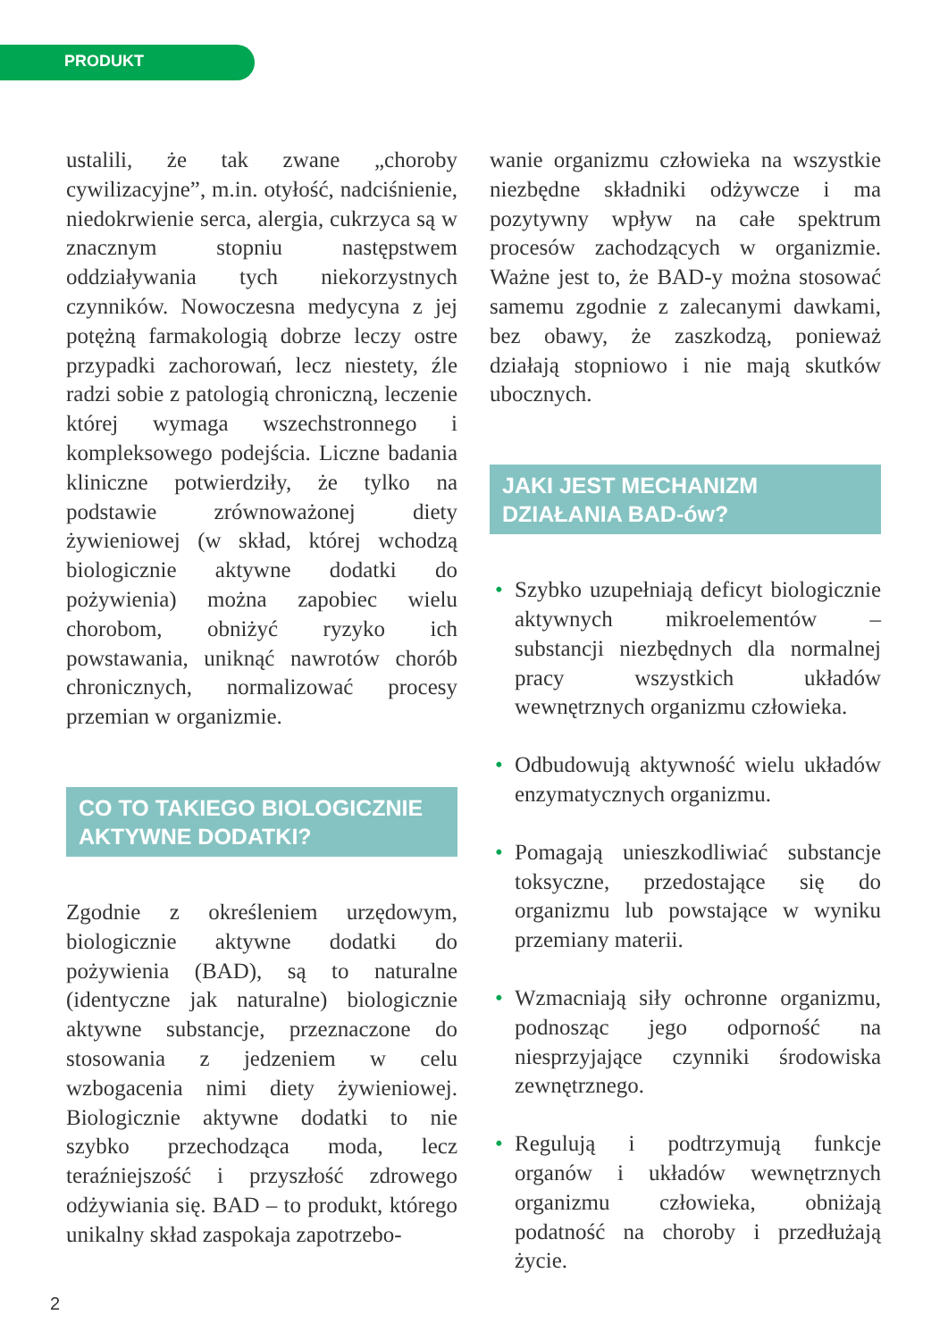PRODUKT
ustalili, że tak zwane „choroby cywilizacyjne”, m.in. otyłość, nadciśnienie, niedokrwienie serca, alergia, cukrzyca są w znacznym stopniu następstwem oddziaływania tych niekorzystnych czynników. Nowoczesna medycyna z jej potężną farmakologią dobrze leczy ostre przypadki zachorowań, lecz niestety, źle radzi sobie z patologią chroniczną, leczenie której wymaga wszechstronnego i kompleksowego podejścia. Liczne badania kliniczne potwierdziły, że tylko na podstawie zrównoważonej diety żywieniowej (w skład, której wchodzą biologicznie aktywne dodatki do pożywienia) można zapobiec wielu chorobom, obniżyć ryzyko ich powstawania, uniknąć nawrotów chorób chronicznych, normalizować procesy przemian w organizmie.
CO TO TAKIEGO BIOLOGICZNIE AKTYWNE DODATKI?
Zgodnie z określeniem urzędowym, biologicznie aktywne dodatki do pożywienia (BAD), są to naturalne (identyczne jak naturalne) biologicznie aktywne substancje, przeznaczone do stosowania z jedzeniem w celu wzbogacenia nimi diety żywieniowej. Biologicznie aktywne dodatki to nie szybko przechodząca moda, lecz teraźniejszość i przyszłość zdrowego odżywiania się. BAD – to produkt, którego unikalny skład zaspokaja zapotrzebo-
wanie organizmu człowieka na wszystkie niezbędne składniki odżywcze i ma pozytywny wpływ na całe spektrum procesów zachodzących w organizmie. Ważne jest to, że BAD-y można stosować samemu zgodnie z zalecanymi dawkami, bez obawy, że zaszkodzą, ponieważ działają stopniowo i nie mają skutków ubocznych.
JAKI JEST MECHANIZM DZIAŁANIA BAD-ów?
• Szybko uzupełniają deficyt biologicznie aktywnych mikroelementów – substancji niezbędnych dla normalnej pracy wszystkich układów wewnętrznych organizmu człowieka.
• Odbudowują aktywność wielu układów enzymatycznych organizmu.
• Pomagają unieszkodliwiać substancje toksyczne, przedostające się do organizmu lub powstające w wyniku przemiany materii.
• Wzmacniają siły ochronne organizmu, podnosząc jego odporność na niesprzyjające czynniki środowiska zewnętrznego.
• Regulują i podtrzymują funkcje organów i układów wewnętrznych organizmu człowieka, obniżają podatność na choroby i przedłużają życie.
2